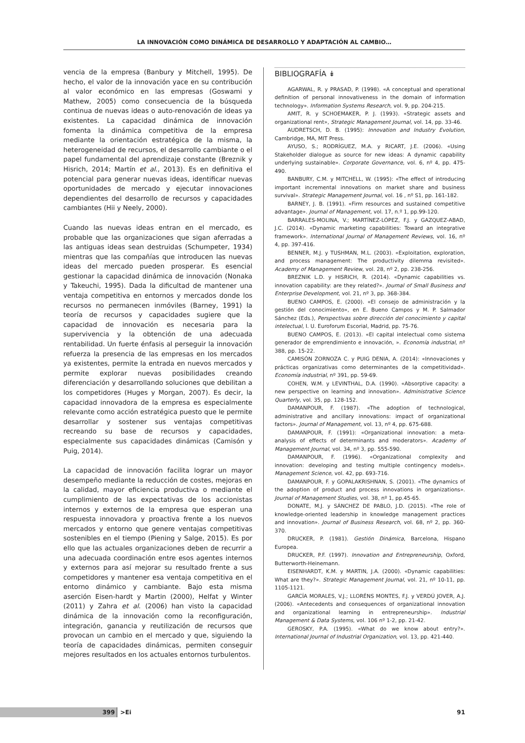LA INNOVACIÓN COMO DINÁMICA DE DESARROLLO Y ADAPTACIÓN AL CAMBIO…
vencia de la empresa (Banbury y Mitchell, 1995). De hecho, el valor de la innovación yace en su contribución al valor económico en las empresas (Goswami y Mathew, 2005) como consecuencia de la búsqueda continua de nuevas ideas o auto-renovación de ideas ya existentes. La capacidad dinámica de innovación fomenta la dinámica competitiva de la empresa mediante la orientación estratégica de la misma, la heterogeneidad de recursos, el desarrollo cambiante o el papel fundamental del aprendizaje constante (Breznik y Hisrich, 2014; Martín et al., 2013). Es en definitiva el potencial para generar nuevas ideas, identificar nuevas oportunidades de mercado y ejecutar innovaciones dependientes del desarrollo de recursos y capacidades cambiantes (Hii y Neely, 2000).
Cuando las nuevas ideas entran en el mercado, es probable que las organizaciones que sigan aferradas a las antiguas ideas sean destruidas (Schumpeter, 1934) mientras que las compañías que introducen las nuevas ideas del mercado pueden prosperar. Es esencial gestionar la capacidad dinámica de innovación (Nonaka y Takeuchi, 1995). Dada la dificultad de mantener una ventaja competitiva en entornos y mercados donde los recursos no permanecen inmóviles (Barney, 1991) la teoría de recursos y capacidades sugiere que la capacidad de innovación es necesaria para la supervivencia y la obtención de una adecuada rentabilidad. Un fuerte énfasis al perseguir la innovación refuerza la presencia de las empresas en los mercados ya existentes, permite la entrada en nuevos mercados y permite explorar nuevas posibilidades creando diferenciación y desarrollando soluciones que debilitan a los competidores (Huges y Morgan, 2007). Es decir, la capacidad innovadora de la empresa es especialmente relevante como acción estratégica puesto que le permite desarrollar y sostener sus ventajas competitivas recreando su base de recursos y capacidades, especialmente sus capacidades dinámicas (Camisón y Puig, 2014).
La capacidad de innovación facilita lograr un mayor desempeño mediante la reducción de costes, mejoras en la calidad, mayor eficiencia productiva o mediante el cumplimiento de las expectativas de los accionistas internos y externos de la empresa que esperan una respuesta innovadora y proactiva frente a los nuevos mercados y entorno que genere ventajas competitivas sostenibles en el tiempo (Piening y Salge, 2015). Es por ello que las actuales organizaciones deben de recurrir a una adecuada coordinación entre esos agentes internos y externos para así mejorar su resultado frente a sus competidores y mantener esa ventaja competitiva en el entorno dinámico y cambiante. Bajo esta misma aserción Eisen-hardt y Martin (2000), Helfat y Winter (2011) y Zahra et al. (2006) han visto la capacidad dinámica de la innovación como la reconfiguración, integración, ganancia y reutilización de recursos que provocan un cambio en el mercado y que, siguiendo la teoría de capacidades dinámicas, permiten conseguir mejores resultados en los actuales entornos turbulentos.
BIBLIOGRAFÍA ↡
AGARWAL, R. y PRASAD, P. (1998). «A conceptual and operational definition of personal innovativeness in the domain of information technology». Information Systems Research, vol. 9, pp. 204-215.
AMIT, R. y SCHOEMAKER, P. J. (1993). «Strategic assets and organizational rent», Strategic Management Journal, vol. 14, pp. 33-46.
AUDRETSCH, D. B. (1995): Innovation and Industry Evolution, Cambridge, MA, MIT Press.
AYUSO, S.; RODRÍGUEZ, M.A. y RICART, J.E. (2006). «Using Stakeholder dialogue as source for new ideas: A dynamic capability underlying sustainable». Corporate Governance, vol. 6, nº 4, pp. 475-490.
BANBURY, C.M. y MITCHELL, W. (1995): «The effect of introducing important incremental innovations on market share and business survival». Strategic Management Journal, vol. 16 , nº S1, pp. 161-182.
BARNEY, J. B. (1991). «Firm resources and sustained competitive advantage». Journal of Management, vol. 17, n.º 1, pp.99-120.
BARRALES-MOLINA, V.; MARTÍNEZ-LÓPEZ, F.J. y GAZQUEZ-ABAD, J.C. (2014). «Dynamic marketing capabilities: Toward an integrative framework». International Journal of Management Reviews, vol. 16, nº 4, pp. 397-416.
BENNER, M.J. y TUSHMAN, M.L. (2003). «Exploitation, exploration, and process management: The productivity dilemma revisited». Academy of Management Review, vol. 28, nº 2, pp. 238-256.
BREZNIK L.D. y HISRICH, R. (2014). «Dynamic capabilities vs. innovation capability: are they related?». Journal of Small Business and Enterprise Development, vol. 21, nº 3, pp. 368-384.
BUENO CAMPOS, E. (2000). «El consejo de administración y la gestión del conocimiento», en E. Bueno Campos y M. P. Salmador Sánchez (Eds.), Perspectivas sobre dirección del conocimiento y capital intelectual, I. U. Euroforum Escorial, Madrid, pp. 75-76.
BUENO CAMPOS, E. (2013). «El capital intelectual como sistema generador de emprendimiento e innovación, ». Economía industrial, nº 388, pp. 15-22.
CAMISÓN ZORNOZA C. y PUIG DENIA, A. (2014): «Innovaciones y prácticas organizativas como determinantes de la competitividad». Economía industrial, nº 391, pp. 59-69.
COHEN, W.M. y LEVINTHAL, D.A. (1990). «Absorptive capacity: a new perspective on learning and innovation». Administrative Science Quarterly, vol. 35, pp. 128-152.
DAMANPOUR, F. (1987). «The adoption of technological, administrative and ancillary innovations: impact of organizational factors». Journal of Management, vol. 13, nº 4, pp. 675-688.
DAMANPOUR, F. (1991): «Organizational innovation: a meta-analysis of effects of determinants and moderators». Academy of Management Journal, vol. 34, nº 3, pp. 555-590.
DAMANPOUR, F. (1996). «Organizational complexity and innovation: developing and testing multiple contingency models». Management Science, vol. 42, pp. 693-716.
DAMANPOUR, F. y GOPALAKRISHNAN, S. (2001). «The dynamics of the adoption of product and process innovations in organizations». Journal of Management Studies, vol. 38, nº 1, pp.45-65.
DONATE, M.J. y SÁNCHEZ DE PABLO, J.D. (2015). «The role of knowledge-oriented leadership in knowledge management practices and innovation». Journal of Business Research, vol. 68, nº 2, pp. 360-370.
DRUCKER, P. (1981). Gestión Dinámica, Barcelona, Hispano Europea.
DRUCKER, P.F. (1997). Innovation and Entrepreneurship, Oxford, Butterworth-Heinemann.
EISENHARDT, K.M. y MARTIN, J.A. (2000). «Dynamic capabilities: What are they?». Strategic Management Journal, vol. 21, nº 10-11, pp. 1105-1121.
GARCÍA MORALES, V.J.; LLORÉNS MONTES, F.J. y VERDÚ JOVER, A.J. (2006). «Antecedents and consequences of organizational innovation and organizational learning in entrepreneurship». Industrial Management & Data Systems, vol. 106 nº 1-2, pp. 21-42.
GEROSKY, P.A. (1995). «What do we know about entry?». International Journal of Industrial Organization, vol. 13, pp. 421-440.
399 >Ei 91